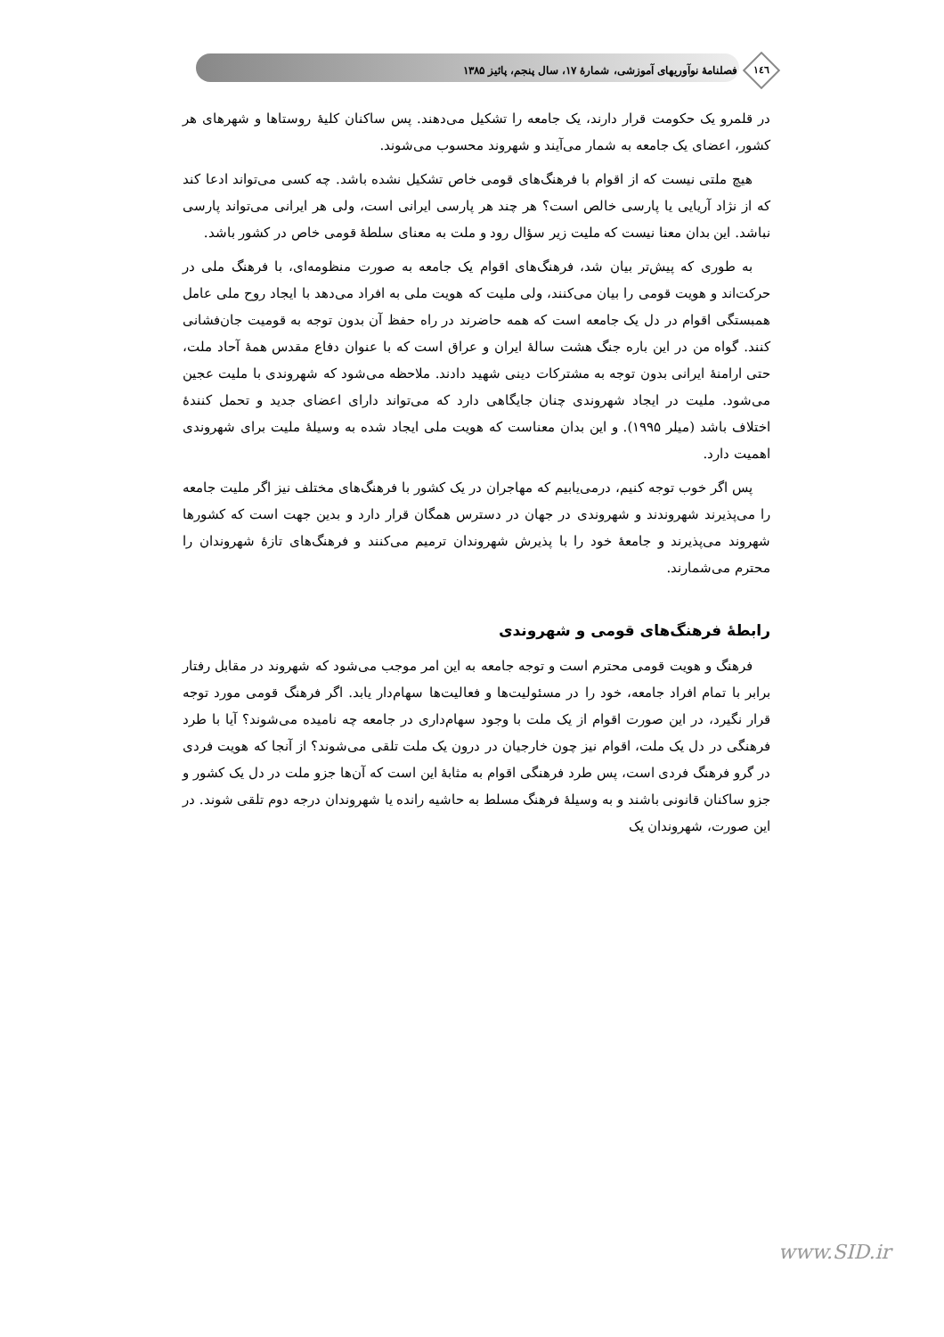١٤٦ فصلنامهٔ نوآوریهای آموزشی، شمارهٔ ۱۷، سال پنجم، پائیز ۱۳۸۵
در قلمرو یک حکومت قرار دارند، یک جامعه را تشکیل می‌دهند. پس ساکنان کلیهٔ روستاها و شهرهای هر کشور، اعضای یک جامعه به شمار می‌آیند و شهروند محسوب می‌شوند.
هیچ ملتی نیست که از اقوام با فرهنگ‌های قومی خاص تشکیل نشده باشد. چه کسی می‌تواند ادعا کند که از نژاد آریایی یا پارسی خالص است؟ هر چند هر پارسی ایرانی است، ولی هر ایرانی می‌تواند پارسی نباشد. این بدان معنا نیست که ملیت زیر سؤال رود و ملت به معنای سلطهٔ قومی خاص در کشور باشد.
به طوری که پیش‌تر بیان شد، فرهنگ‌های اقوام یک جامعه به صورت منظومه‌ای، با فرهنگ ملی در حرکت‌اند و هویت قومی را بیان می‌کنند، ولی ملیت که هویت ملی به افراد می‌دهد با ایجاد روح ملی عامل همبستگی اقوام در دل یک جامعه است که همه حاضرند در راه حفظ آن بدون توجه به قومیت جان‌فشانی کنند. گواه من در این باره جنگ هشت سالهٔ ایران و عراق است که با عنوان دفاع مقدس همهٔ آحاد ملت، حتی ارامنهٔ ایرانی بدون توجه به مشترکات دینی شهید دادند. ملاحظه می‌شود که شهروندی با ملیت عجین می‌شود. ملیت در ایجاد شهروندی چنان جایگاهی دارد که می‌تواند دارای اعضای جدید و تحمل کنندهٔ اختلاف باشد (میلر ۱۹۹۵). و این بدان معناست که هویت ملی ایجاد شده به وسیلهٔ ملیت برای شهروندی اهمیت دارد.
پس اگر خوب توجه کنیم، درمی‌یابیم که مهاجران در یک کشور با فرهنگ‌های مختلف نیز اگر ملیت جامعه را می‌پذیرند شهروندند و شهروندی در جهان در دسترس همگان قرار دارد و بدین جهت است که کشورها شهروند می‌پذیرند و جامعهٔ خود را با پذیرش شهروندان ترمیم می‌کنند و فرهنگ‌های تازهٔ شهروندان را محترم می‌شمارند.
رابطهٔ فرهنگ‌های قومی و شهروندی
فرهنگ و هویت قومی محترم است و توجه جامعه به این امر موجب می‌شود که شهروند در مقابل رفتار برابر با تمام افراد جامعه، خود را در مسئولیت‌ها و فعالیت‌ها سهام‌دار یابد. اگر فرهنگ قومی مورد توجه قرار نگیرد، در این صورت اقوام از یک ملت با وجود سهام‌داری در جامعه چه نامیده می‌شوند؟ آیا با طرد فرهنگی در دل یک ملت، اقوام نیز چون خارجیان در درون یک ملت تلقی می‌شوند؟ از آنجا که هویت فردی در گرو فرهنگ فردی است، پس طرد فرهنگی اقوام به مثابهٔ این است که آن‌ها جزو ملت در دل یک کشور و جزو ساکنان قانونی باشند و به وسیلهٔ فرهنگ مسلط به حاشیه رانده یا شهروندان درجه دوم تلقی شوند. در این صورت، شهروندان یک
www.SID.ir